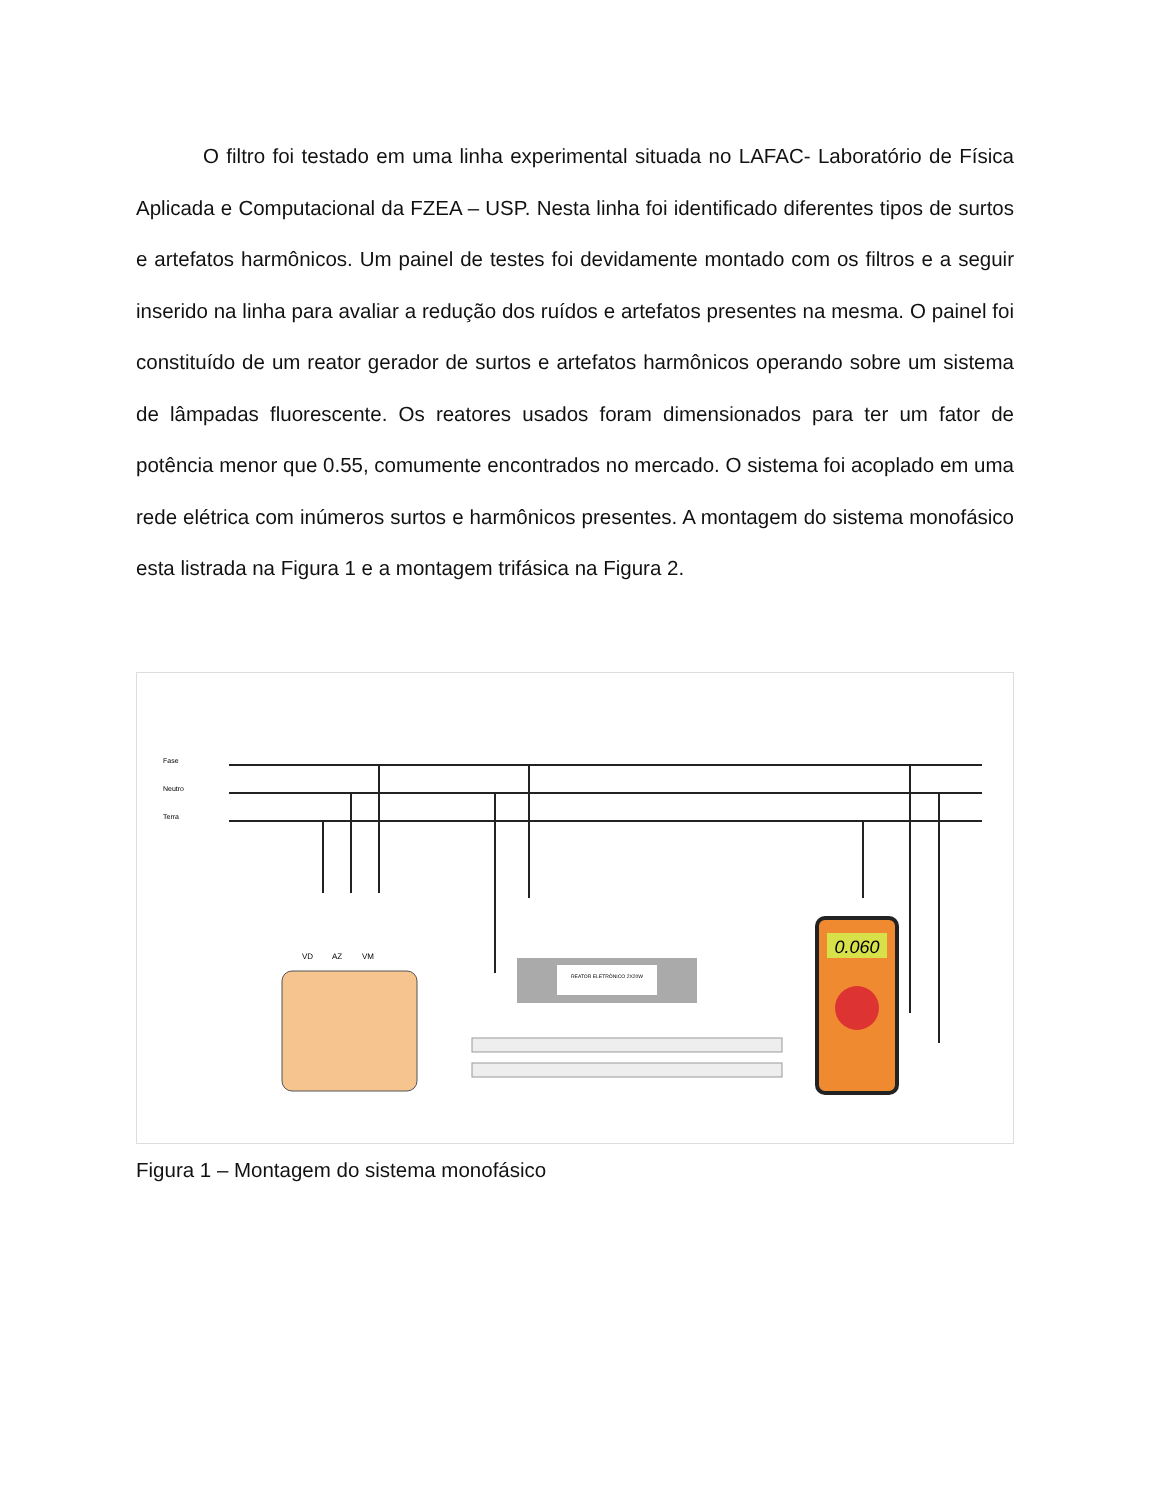O filtro foi testado em uma linha experimental situada no LAFAC- Laboratório de Física Aplicada e Computacional da FZEA – USP. Nesta linha foi identificado diferentes tipos de surtos e artefatos harmônicos. Um painel de testes foi devidamente montado com os filtros e a seguir inserido na linha para avaliar a redução dos ruídos e artefatos presentes na mesma. O painel foi constituído de um reator gerador de surtos e artefatos harmônicos operando sobre um sistema de lâmpadas fluorescente. Os reatores usados foram dimensionados para ter um fator de potência menor que 0.55, comumente encontrados no mercado. O sistema foi acoplado em uma rede elétrica com inúmeros surtos e harmônicos presentes. A montagem do sistema monofásico esta listrada na Figura 1 e a montagem trifásica na Figura 2.
Fase
Neutro
Terra
VD
AZ
VM
REATOR ELETRÔNICO 2X20W
0.060
Figura 1 – Montagem do sistema monofásico